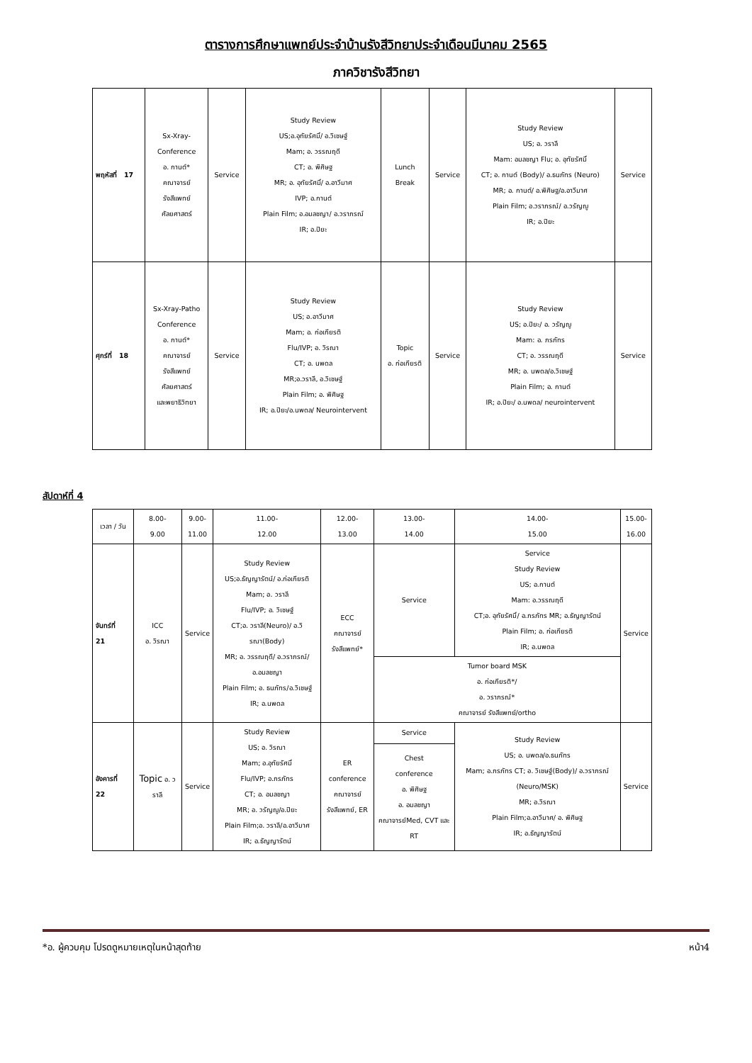ตารางการศึกษาแพทย์ประจำบ้านรังสีวิทยาประจำเดือนมีนาคม 2565
ภาควิชารังสีวิทยา
| พฤหัสที่ 17 | Sx-Xray- Conference อ. กานต์* คณาจารย์ รังสีแพทย์ ศัลยศาสตร์ | Service | Study Review US;อ.อุทัยรัศมิ์/ อ.วิเชษฐ์ Mam; อ. วรรณฤดี CT; อ. พิศิษฐ MR; อ. อุทัยรัศมิ์/ อ.อาวีมาศ IVP; อ.กานต์ Plain Film; อ.อมลชญา/ อ.วราภรณ์ IR; อ.ปิยะ | Lunch Break | Service | Study Review US; อ. วราลี Mam: อมลชญา Flu; อ. อุทัยรัศมิ์ CT; อ. กานต์ (Body)/ อ.ธนภัทร (Neuro) MR; อ. กานต์/ อ.พิศิษฐ/อ.อาวีมาศ Plain Film; อ.วราภรณ์/ อ.วรัญญู IR; อ.ปิยะ | Service |
| ศุกร์ที่ 18 | Sx-Xray-Patho Conference อ. กานต์* คณาจารย์ รังสีแพทย์ ศัลยศาสตร์ และพยาธิวิทยา | Service | Study Review US; อ.อาวีมาศ Mam; อ. ก่อเกียรติ Flu/IVP; อ. วิรณา CT; อ. นพดล MR;อ.วราลี, อ.วิเชษฐ์ Plain Film; อ. พิศิษฐ IR; อ.ปิยะ/อ.นพดล/ Neurointervent | Topic อ. ก่อเกียรติ | Service | Study Review US; อ.ปิยะ/ อ. วรัญญู Mam: อ. ภรภัทร CT; อ. วรรณฤดี MR; อ. นพดล/อ.วิเชษฐ์ Plain Film; อ. กานต์ IR; อ.ปิยะ/ อ.นพดล/ neurointervent | Service |
สัปดาห์ที่ 4
| เวลา / วัน | 8.00- 9.00 | 9.00- 11.00 | 11.00- 12.00 | 12.00- 13.00 | 13.00- 14.00 | 14.00- 15.00 | 15.00- 16.00 |
| --- | --- | --- | --- | --- | --- | --- | --- |
| จันทร์ที่ 21 | ICC อ. วิรณา | Service | Study Review US;อ.ธัญญารัตน์/ อ.ก่อเกียรติ Mam; อ. วราลี Flu/IVP; อ. วิเชษฐ์ CT;อ. วราลี(Neuro)/ อ.วิรณา(Body) MR; อ. วรรณฤดี/ อ.วราภรณ์/ อ.อมลชญา Plain Film; อ. ธนภัทร/อ.วิเชษฐ์ IR; อ.นพดล | ECC คณาจารย์ รังสีแพทย์* | Service | Service Study Review US; อ.กานต์ Mam: อ.วรรณฤดี CT;อ. อุทัยรัศมิ์/ อ.ภรภัทร MR; อ.ธัญญารัตน์ Plain Film; อ. ก่อเกียรติ IR; อ.นพดล | Service |
| | | | | | Tumor board MSK อ. ก่อเกียรติ*/ อ. วราภรณ์* คณาจารย์ รังสีแพทย์/ortho | | |
| อังคารที่ 22 | Topic อ. วราลี | Service | Study Review US; อ. วิรณา Mam; อ.อุทัยรัศมิ์ Flu/IVP; อ.ภรภัทร CT; อ. อมลชญา MR; อ. วรัญญู/อ.ปิยะ Plain Film;อ. วราลี/อ.อาวีมาศ IR; อ.ธัญญารัตน์ | ER conference คณาจารย์ รังสีแพทย์, ER | Service | Study Review US; อ. นพดล/อ.ธนภัทร Mam; อ.ภรภัทร CT; อ. วิเชษฐ์(Body)/ อ.วราภรณ์ (Neuro/MSK) MR; อ.วิรณา Plain Film;อ.อาวีมาศ/ อ. พิศิษฐ IR; อ.ธัญญารัตน์ | Service |
| | | | | | Chest conference อ. พิศิษฐ อ. อมลชญา คณาจารย์Med, CVT และ RT | | |
*อ. ผู้ควบคุม โปรดดูหมายเหตุในหน้าสุดท้าย หน้า4